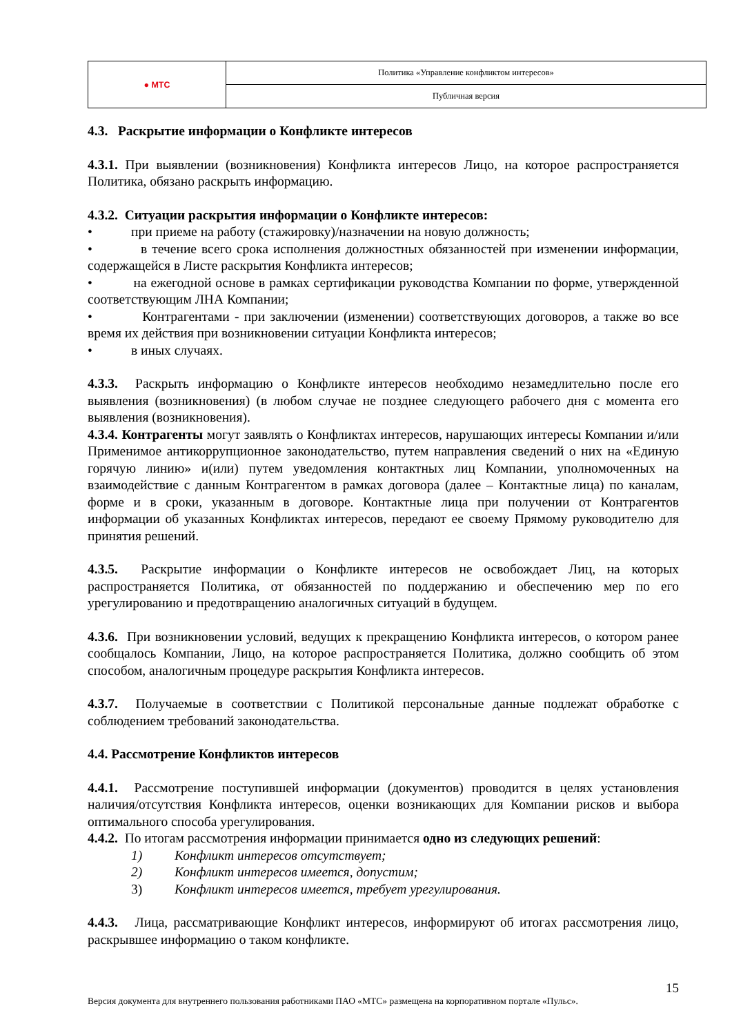| ● МТС | Политика «Управление конфликтом интересов» |
| | Публичная версия |
4.3. Раскрытие информации о Конфликте интересов
4.3.1. При выявлении (возникновения) Конфликта интересов Лицо, на которое распространяется Политика, обязано раскрыть информацию.
4.3.2. Ситуации раскрытия информации о Конфликте интересов:
• при приеме на работу (стажировку)/назначении на новую должность;
• в течение всего срока исполнения должностных обязанностей при изменении информации, содержащейся в Листе раскрытия Конфликта интересов;
• на ежегодной основе в рамках сертификации руководства Компании по форме, утвержденной соответствующим ЛНА Компании;
• Контрагентами - при заключении (изменении) соответствующих договоров, а также во все время их действия при возникновении ситуации Конфликта интересов;
• в иных случаях.
4.3.3. Раскрыть информацию о Конфликте интересов необходимо незамедлительно после его выявления (возникновения) (в любом случае не позднее следующего рабочего дня с момента его выявления (возникновения).
4.3.4. Контрагенты могут заявлять о Конфликтах интересов, нарушающих интересы Компании и/или Применимое антикоррупционное законодательство, путем направления сведений о них на «Единую горячую линию» и(или) путем уведомления контактных лиц Компании, уполномоченных на взаимодействие с данным Контрагентом в рамках договора (далее – Контактные лица) по каналам, форме и в сроки, указанным в договоре. Контактные лица при получении от Контрагентов информации об указанных Конфликтах интересов, передают ее своему Прямому руководителю для принятия решений.
4.3.5. Раскрытие информации о Конфликте интересов не освобождает Лиц, на которых распространяется Политика, от обязанностей по поддержанию и обеспечению мер по его урегулированию и предотвращению аналогичных ситуаций в будущем.
4.3.6. При возникновении условий, ведущих к прекращению Конфликта интересов, о котором ранее сообщалось Компании, Лицо, на которое распространяется Политика, должно сообщить об этом способом, аналогичным процедуре раскрытия Конфликта интересов.
4.3.7. Получаемые в соответствии с Политикой персональные данные подлежат обработке с соблюдением требований законодательства.
4.4. Рассмотрение Конфликтов интересов
4.4.1. Рассмотрение поступившей информации (документов) проводится в целях установления наличия/отсутствия Конфликта интересов, оценки возникающих для Компании рисков и выбора оптимального способа урегулирования.
4.4.2. По итогам рассмотрения информации принимается одно из следующих решений:
1) Конфликт интересов отсутствует;
2) Конфликт интересов имеется, допустим;
3) Конфликт интересов имеется, требует урегулирования.
4.4.3. Лица, рассматривающие Конфликт интересов, информируют об итогах рассмотрения лицо, раскрывшее информацию о таком конфликте.
15
Версия документа для внутреннего пользования работниками ПАО «МТС» размещена на корпоративном портале «Пульс».